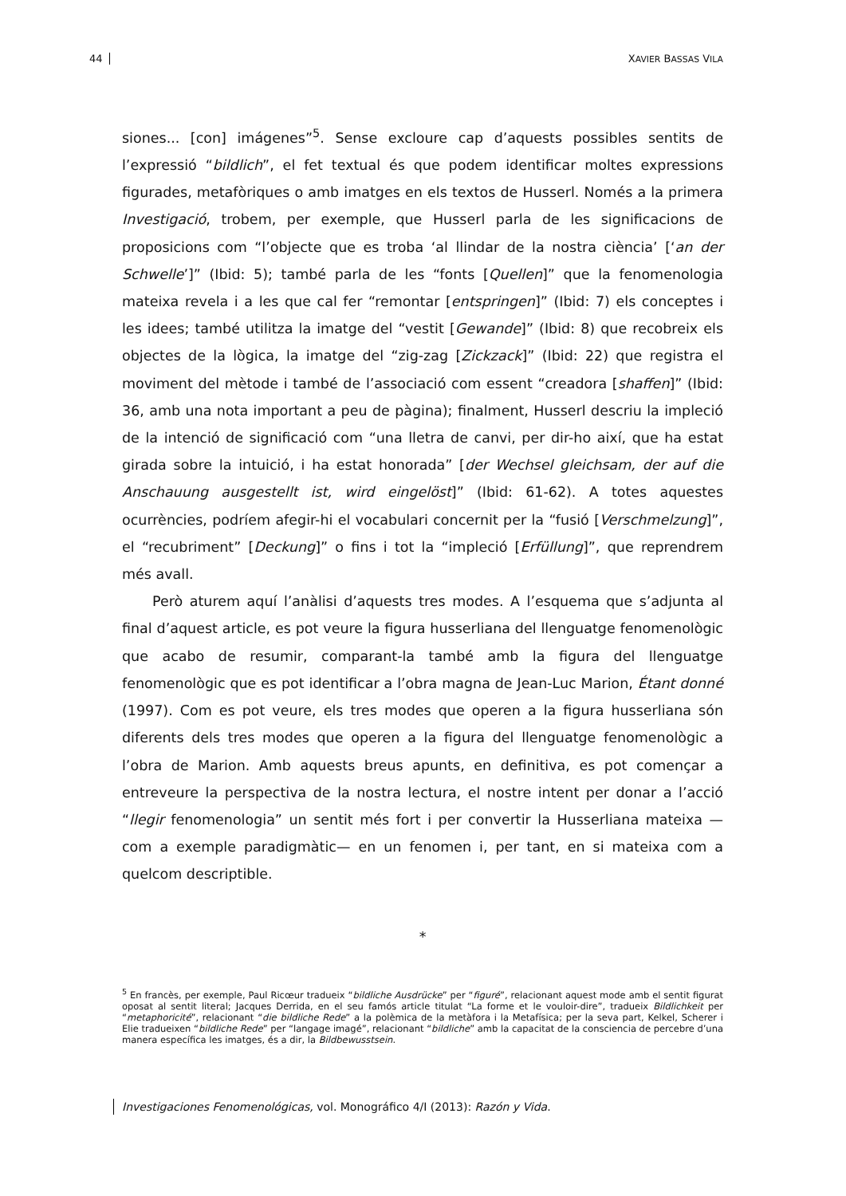44 XAVIER BASSAS VILA
siones... [con] imágenes”<sup>5</sup>. Sense excloure cap d’aquests possibles sentits de l’expressió “bildlich”, el fet textual és que podem identificar moltes expressions figurades, metafòriques o amb imatges en els textos de Husserl. Només a la primera Investigació, trobem, per exemple, que Husserl parla de les significacions de proposicions com “l’objecte que es troba ‘al llindar de la nostra ciència’ [‘an der Schwelle’]” (Ibid: 5); també parla de les “fonts [Quellen]” que la fenomenologia mateixa revela i a les que cal fer “remontar [entspringen]” (Ibid: 7) els conceptes i les idees; també utilitza la imatge del “vestit [Gewande]” (Ibid: 8) que recobreix els objectes de la lògica, la imatge del “zig-zag [Zickzack]” (Ibid: 22) que registra el moviment del mètode i també de l’associació com essent “creadora [shaffen]” (Ibid: 36, amb una nota important a peu de pàgina); finalment, Husserl descriu la impleció de la intenció de significació com “una lletra de canvi, per dir-ho així, que ha estat girada sobre la intuició, i ha estat honorada” [der Wechsel gleichsam, der auf die Anschauung ausgestellt ist, wird eingelöst]” (Ibid: 61-62). A totes aquestes ocurrències, podríem afegir-hi el vocabulari concernit per la “fusió [Verschmelzung]”, el “recubriment” [Deckung]” o fins i tot la “impleció [Erfüllung]”, que reprendrem més avall.
Però aturem aquí l’anàlisi d’aquests tres modes. A l’esquema que s’adjunta al final d’aquest article, es pot veure la figura husserliana del llenguatge fenomenològic que acabo de resumir, comparant-la també amb la figura del llenguatge fenomenològic que es pot identificar a l’obra magna de Jean-Luc Marion, Étant donné (1997). Com es pot veure, els tres modes que operen a la figura husserliana són diferents dels tres modes que operen a la figura del llenguatge fenomenològic a l’obra de Marion. Amb aquests breus apunts, en definitiva, es pot començar a entreveure la perspectiva de la nostra lectura, el nostre intent per donar a l’acció “llegir fenomenologia” un sentit més fort i per convertir la Husserliana mateixa —com a exemple paradigmàtic— en un fenomen i, per tant, en si mateixa com a quelcom descriptible.
*
<sup>5</sup> En francès, per exemple, Paul Ricœur tradueix “bildliche Ausdrücke” per “figuré”, relacionant aquest mode amb el sentit figurat oposat al sentit literal; Jacques Derrida, en el seu famós article titulat “La forme et le vouloir-dire”, tradueix Bildlichkeit per “metaphoricité”, relacionant “die bildliche Rede” a la polèmica de la metàfora i la Metafísica; per la seva part, Kelkel, Scherer i Elie tradueixen “bildliche Rede” per “langage imagé”, relacionant “bildliche” amb la capacitat de la consciencia de percebre d’una manera específica les imatges, és a dir, la Bildbewusstsein.
Investigaciones Fenomenológicas, vol. Monográfico 4/I (2013): Razón y Vida.